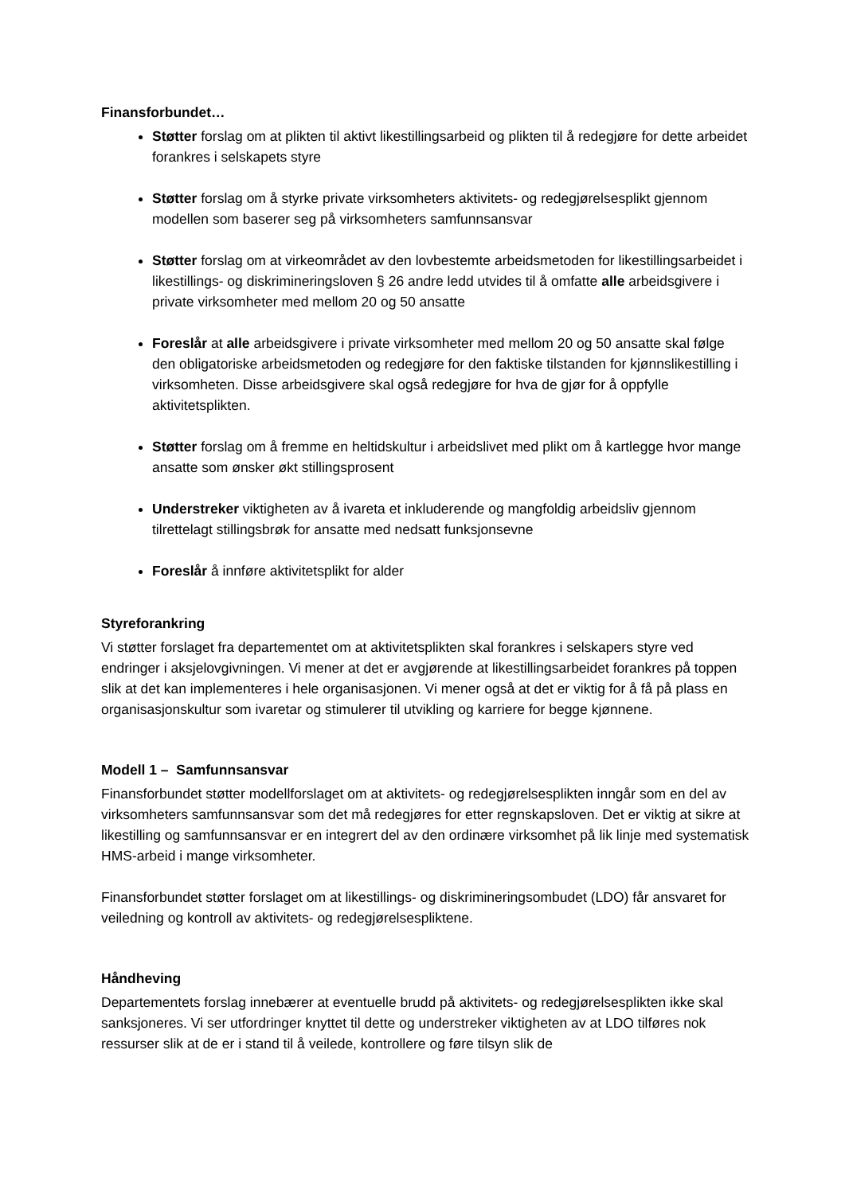Finansforbundet…
Støtter forslag om at plikten til aktivt likestillingsarbeid og plikten til å redegjøre for dette arbeidet forankres i selskapets styre
Støtter forslag om å styrke private virksomheters aktivitets- og redegjørelsesplikt gjennom modellen som baserer seg på virksomheters samfunnsansvar
Støtter forslag om at virkeområdet av den lovbestemte arbeidsmetoden for likestillingsarbeidet i likestillings- og diskrimineringsloven § 26 andre ledd utvides til å omfatte alle arbeidsgivere i private virksomheter med mellom 20 og 50 ansatte
Foreslår at alle arbeidsgivere i private virksomheter med mellom 20 og 50 ansatte skal følge den obligatoriske arbeidsmetoden og redegjøre for den faktiske tilstanden for kjønnslikestilling i virksomheten. Disse arbeidsgivere skal også redegjøre for hva de gjør for å oppfylle aktivitetsplikten.
Støtter forslag om å fremme en heltidskultur i arbeidslivet med plikt om å kartlegge hvor mange ansatte som ønsker økt stillingsprosent
Understreker viktigheten av å ivareta et inkluderende og mangfoldig arbeidsliv gjennom tilrettelagt stillingsbrøk for ansatte med nedsatt funksjonsevne
Foreslår å innføre aktivitetsplikt for alder
Styreforankring
Vi støtter forslaget fra departementet om at aktivitetsplikten skal forankres i selskapers styre ved endringer i aksjelovgivningen. Vi mener at det er avgjørende at likestillingsarbeidet forankres på toppen slik at det kan implementeres i hele organisasjonen. Vi mener også at det er viktig for å få på plass en organisasjonskultur som ivaretar og stimulerer til utvikling og karriere for begge kjønnene.
Modell 1 – Samfunnsansvar
Finansforbundet støtter modellforslaget om at aktivitets- og redegjørelsesplikten inngår som en del av virksomheters samfunnsansvar som det må redegjøres for etter regnskapsloven. Det er viktig at sikre at likestilling og samfunnsansvar er en integrert del av den ordinære virksomhet på lik linje med systematisk HMS-arbeid i mange virksomheter.
Finansforbundet støtter forslaget om at likestillings- og diskrimineringsombudet (LDO) får ansvaret for veiledning og kontroll av aktivitets- og redegjørelsespliktene.
Håndheving
Departementets forslag innebærer at eventuelle brudd på aktivitets- og redegjørelsesplikten ikke skal sanksjoneres. Vi ser utfordringer knyttet til dette og understreker viktigheten av at LDO tilføres nok ressurser slik at de er i stand til å veilede, kontrollere og føre tilsyn slik de